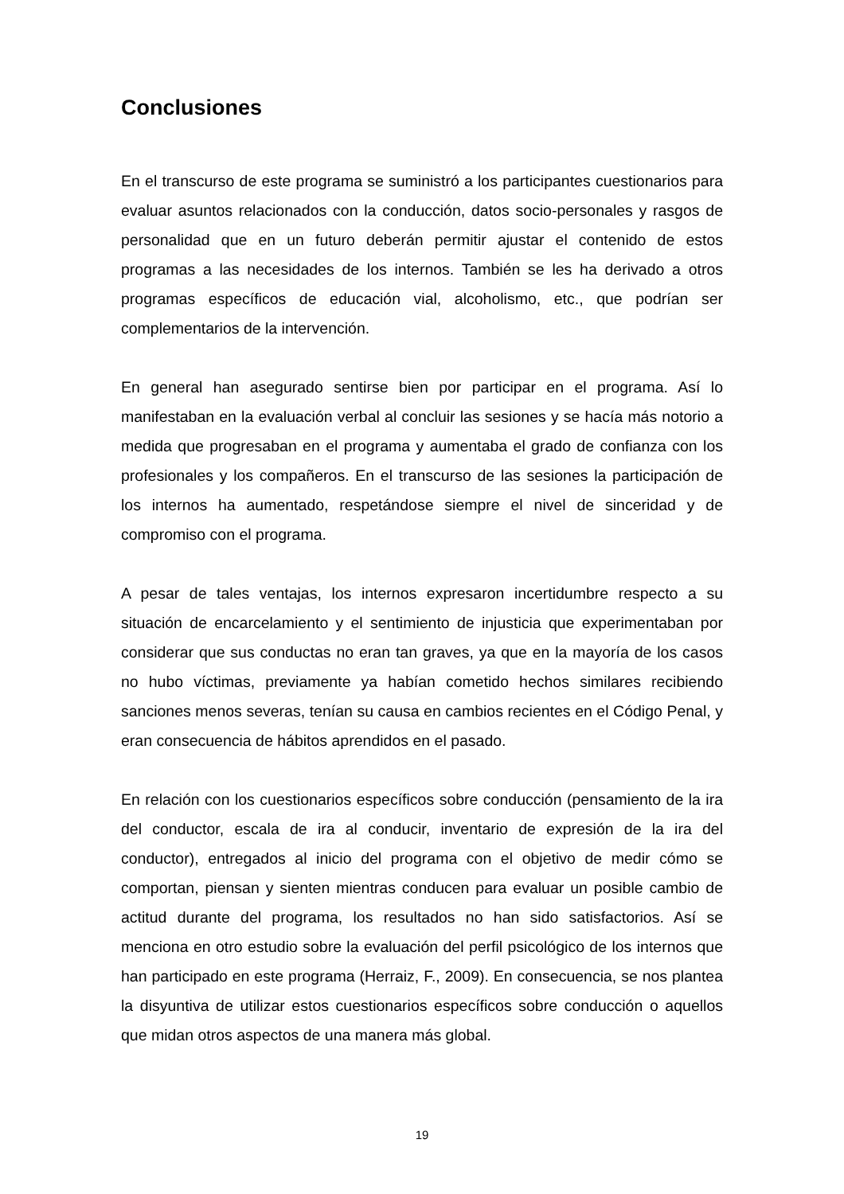Conclusiones
En el transcurso de este programa se suministró a los participantes cuestionarios para evaluar asuntos relacionados con la conducción, datos socio-personales y rasgos de personalidad que en un futuro deberán permitir ajustar el contenido de estos programas a las necesidades de los internos. También se les ha derivado a otros programas específicos de educación vial, alcoholismo, etc., que podrían ser complementarios de la intervención.
En general han asegurado sentirse bien por participar en el programa. Así lo manifestaban en la evaluación verbal al concluir las sesiones y se hacía más notorio a medida que progresaban en el programa y aumentaba el grado de confianza con los profesionales y los compañeros. En el transcurso de las sesiones la participación de los internos ha aumentado, respetándose siempre el nivel de sinceridad y de compromiso con el programa.
A pesar de tales ventajas, los internos expresaron incertidumbre respecto a su situación de encarcelamiento y el sentimiento de injusticia que experimentaban por considerar que sus conductas no eran tan graves, ya que en la mayoría de los casos no hubo víctimas, previamente ya habían cometido hechos similares recibiendo sanciones menos severas, tenían su causa en cambios recientes en el Código Penal, y eran consecuencia de hábitos aprendidos en el pasado.
En relación con los cuestionarios específicos sobre conducción (pensamiento de la ira del conductor, escala de ira al conducir, inventario de expresión de la ira del conductor), entregados al inicio del programa con el objetivo de medir cómo se comportan, piensan y sienten mientras conducen para evaluar un posible cambio de actitud durante del programa, los resultados no han sido satisfactorios. Así se menciona en otro estudio sobre la evaluación del perfil psicológico de los internos que han participado en este programa (Herraiz, F., 2009). En consecuencia, se nos plantea la disyuntiva de utilizar estos cuestionarios específicos sobre conducción o aquellos que midan otros aspectos de una manera más global.
19